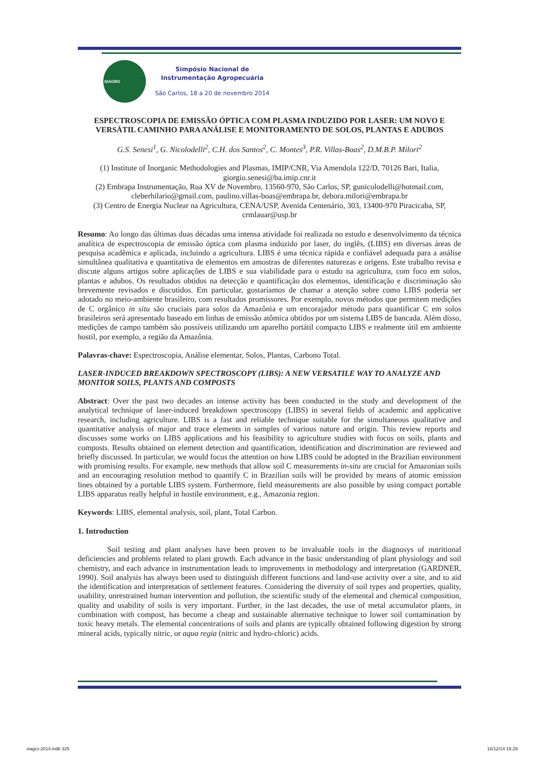SIAGRO
Simpósio Nacional de
Instrumentação Agropecuária
São Carlos, 18 a 20 de novembro 2014
ESPECTROSCOPIA DE EMISSÃO ÓPTICA COM PLASMA INDUZIDO POR LASER: UM NOVO E VERSÁTIL CAMINHO PARA ANÁLISE E MONITORAMENTO DE SOLOS, PLANTAS E ADUBOS
G.S. Senesi<sup>1</sup>, G. Nicolodelli<sup>2</sup>, C.H. dos Santos<sup>2</sup>, C. Montes<sup>3</sup>, P.R. Villas-Boas<sup>2</sup>, D.M.B.P. Milori<sup>2</sup>
(1) Institute of Inorganic Methodologies and Plasmas, IMIP/CNR, Via Amendola 122/D, 70126 Bari, Italia, giorgio.senesi@ba.imip.cnr.it
(2) Embrapa Instrumentação, Rua XV de Novembro, 13560-970, São Carlos, SP, gunicolodelli@hotmail.com, cleberhilario@gmail.com, paulino.villas-boas@embrapa.br, debora.milori@embrapa.br
(3) Centro de Energia Nuclear na Agricultura, CENA/USP, Avenida Centenário, 303, 13400-970 Piracicaba, SP, crmlauar@usp.br
Resumo: Ao longo das últimas duas décadas uma intensa atividade foi realizada no estudo e desenvolvimento da técnica analítica de espectroscopia de emissão óptica com plasma induzido por laser, do inglês, (LIBS) em diversas áreas de pesquisa acadêmica e aplicada, incluindo a agricultura. LIBS é uma técnica rápida e confiável adequada para a análise simultânea qualitativa e quantitativa de elementos em amostras de diferentes naturezas e origens. Este trabalho revisa e discute alguns artigos sobre aplicações de LIBS e sua viabilidade para o estudo na agricultura, com foco em solos, plantas e adubos. Os resultados obtidos na detecção e quantificação dos elementos, identificação e discriminação são brevemente revisados e discutidos. Em particular, gostaríamos de chamar a atenção sobre como LIBS poderia ser adotado no meio-ambiente brasileiro, com resultados promissores. Por exemplo, novos métodos que permitem medições de C orgânico in situ são cruciais para solos da Amazônia e um encorajador método para quantificar C em solos brasileiros será apresentado baseado em linhas de emissão atômica obtidos por um sistema LIBS de bancada. Além disso, medições de campo também são possíveis utilizando um aparelho portátil compacto LIBS e realmente útil em ambiente hostil, por exemplo, a região da Amazônia.
Palavras-chave: Espectroscopia, Análise elementar, Solos, Plantas, Carbono Total.
LASER-INDUCED BREAKDOWN SPECTROSCOPY (LIBS): A NEW VERSATILE WAY TO ANALYZE AND MONITOR SOILS, PLANTS AND COMPOSTS
Abstract: Over the past two decades an intense activity has been conducted in the study and development of the analytical technique of laser-induced breakdown spectroscopy (LIBS) in several fields of academic and applicative research, including agriculture. LIBS is a fast and reliable technique suitable for the simultaneous qualitative and quantitative analysis of major and trace elements in samples of various nature and origin. This review reports and discusses some works on LIBS applications and his feasibility to agriculture studies with focus on soils, plants and composts. Results obtained on element detection and quantification, identification and discrimination are reviewed and briefly discussed. In particular, we would focus the attention on how LIBS could be adopted in the Brazilian environment with promising results. For example, new methods that allow soil C measurements in-situ are crucial for Amazonian soils and an encouraging resolution method to quantify C in Brazilian soils will be provided by means of atomic emission lines obtained by a portable LIBS system. Furthermore, field measurements are also possible by using compact portable LIBS apparatus really helpful in hostile environment, e.g., Amazonia region.
Keywords: LIBS, elemental analysis, soil, plant, Total Carbon.
1. Introduction
Soil testing and plant analyses have been proven to be invaluable tools in the diagnosys of nutritional deficiencies and problems related to plant growth. Each advance in the basic understanding of plant physiology and soil chemistry, and each advance in instrumentation leads to improvements in methodology and interpretation (GARDNER, 1990). Soil analysis has always been used to distinguish different functions and land-use activity over a site, and to aid the identification and interpretation of settlement features. Considering the diversity of soil types and properties, quality, usability, unrestrained human intervention and pollution, the scientific study of the elemental and chemical composition, quality and usability of soils is very important. Further, in the last decades, the use of metal accumulator plants, in combination with compost, has become a cheap and sustainable alternative technique to lower soil contamination by toxic heavy metals. The elemental concentrations of soils and plants are typically obtained following digestion by strong mineral acids, typically nitric, or aqua regia (nitric and hydro-chloric) acids.
siagro-2014.indb 325 16/12/14 18:29